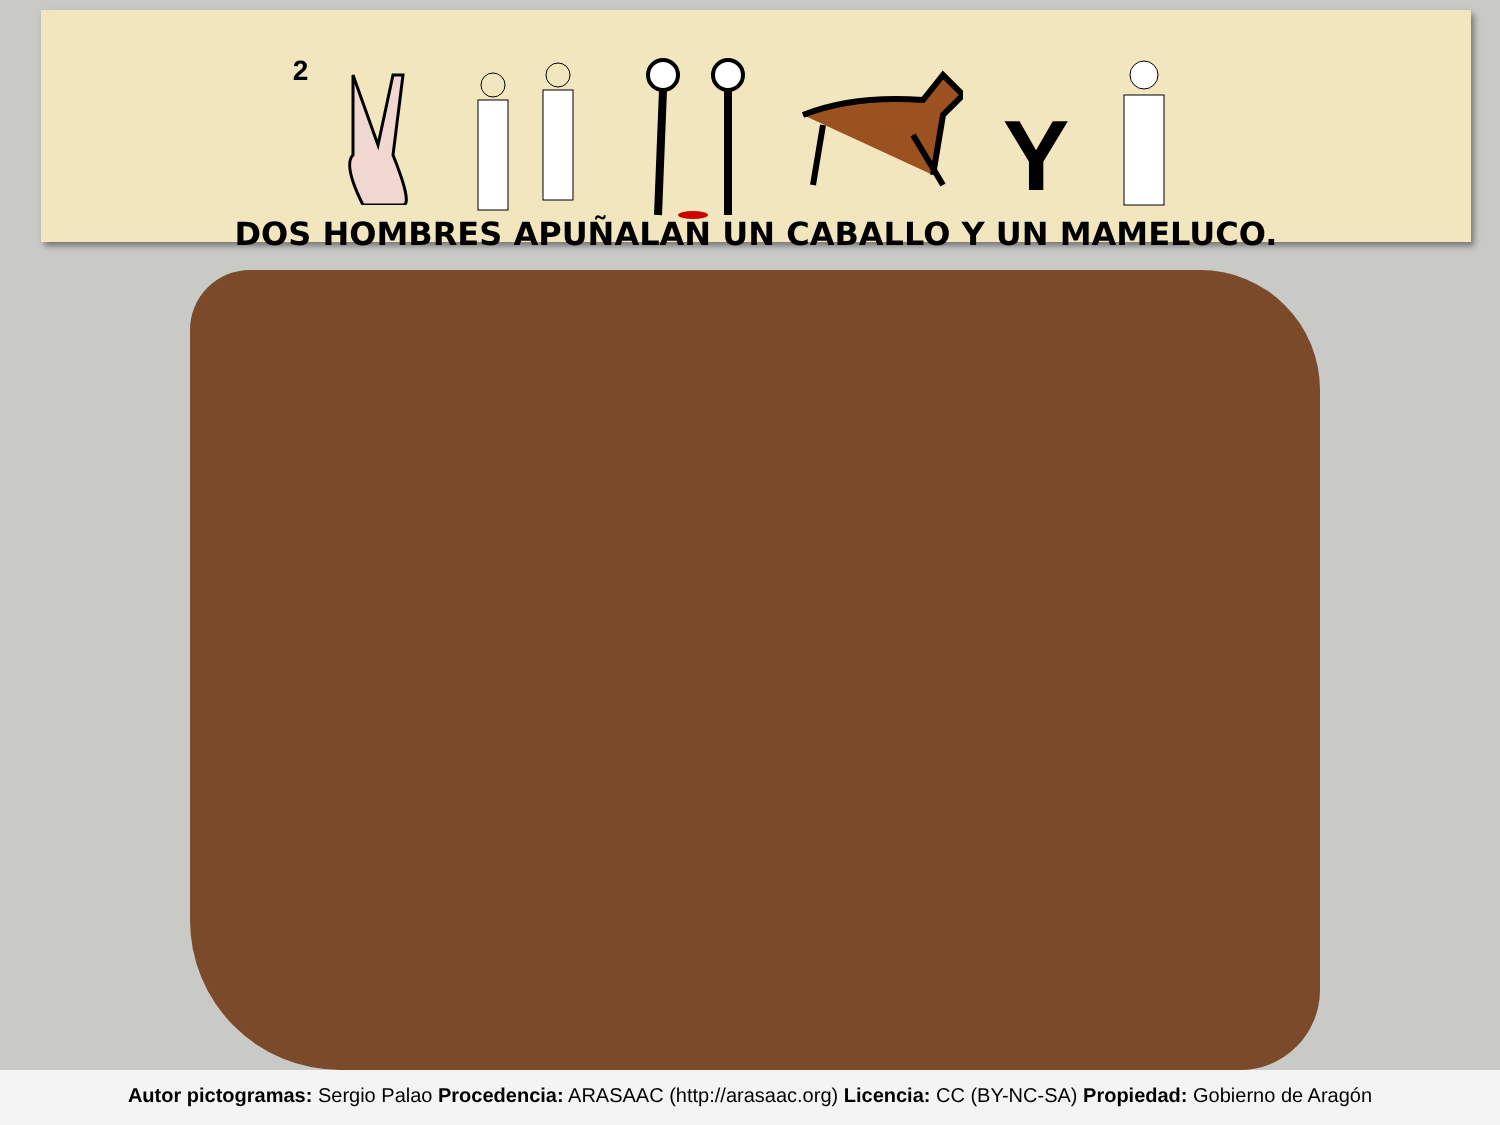2
Y
DOS HOMBRES APUÑALAN UN CABALLO Y UN MAMELUCO.
Autor pictogramas: Sergio Palao Procedencia: ARASAAC (http://arasaac.org) Licencia: CC (BY-NC-SA) Propiedad: Gobierno de Aragón